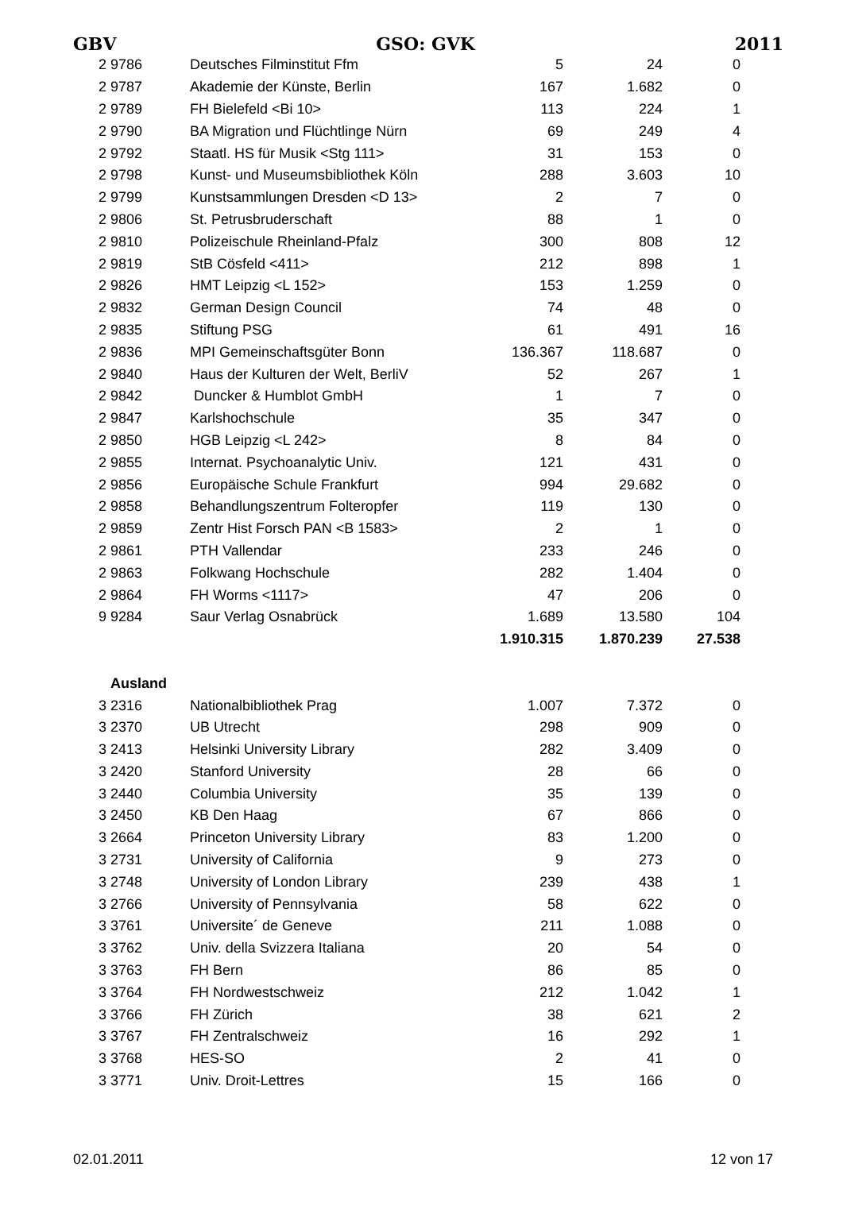GBV GSO: GVK 2011
| 2 | 9786 | Deutsches Filminstitut Ffm | 5 | 24 | 0 |
| 2 | 9787 | Akademie der Künste, Berlin | 167 | 1.682 | 0 |
| 2 | 9789 | FH Bielefeld <Bi 10> | 113 | 224 | 1 |
| 2 | 9790 | BA Migration und Flüchtlinge Nürn | 69 | 249 | 4 |
| 2 | 9792 | Staatl. HS für Musik <Stg 111> | 31 | 153 | 0 |
| 2 | 9798 | Kunst- und Museumsbibliothek Köln | 288 | 3.603 | 10 |
| 2 | 9799 | Kunstsammlungen Dresden <D 13> | 2 | 7 | 0 |
| 2 | 9806 | St. Petrusbruderschaft | 88 | 1 | 0 |
| 2 | 9810 | Polizeischule Rheinland-Pfalz | 300 | 808 | 12 |
| 2 | 9819 | StB Cösfeld <411> | 212 | 898 | 1 |
| 2 | 9826 | HMT Leipzig <L 152> | 153 | 1.259 | 0 |
| 2 | 9832 | German Design Council | 74 | 48 | 0 |
| 2 | 9835 | Stiftung PSG | 61 | 491 | 16 |
| 2 | 9836 | MPI Gemeinschaftsgüter Bonn | 136.367 | 118.687 | 0 |
| 2 | 9840 | Haus der Kulturen der Welt, BerliV | 52 | 267 | 1 |
| 2 | 9842 | Duncker & Humblot GmbH | 1 | 7 | 0 |
| 2 | 9847 | Karlshochschule | 35 | 347 | 0 |
| 2 | 9850 | HGB Leipzig <L 242> | 8 | 84 | 0 |
| 2 | 9855 | Internat. Psychoanalytic Univ. | 121 | 431 | 0 |
| 2 | 9856 | Europäische Schule Frankfurt | 994 | 29.682 | 0 |
| 2 | 9858 | Behandlungszentrum Folteropfer | 119 | 130 | 0 |
| 2 | 9859 | Zentr Hist Forsch PAN <B 1583> | 2 | 1 | 0 |
| 2 | 9861 | PTH Vallendar | 233 | 246 | 0 |
| 2 | 9863 | Folkwang Hochschule | 282 | 1.404 | 0 |
| 2 | 9864 | FH Worms <1117> | 47 | 206 | 0 |
| 9 | 9284 | Saur Verlag Osnabrück | 1.689 | 13.580 | 104 |
| | | | 1.910.315 | 1.870.239 | 27.538 |
| | Ausland | | | | |
| 3 | 2316 | Nationalbibliothek Prag | 1.007 | 7.372 | 0 |
| 3 | 2370 | UB Utrecht | 298 | 909 | 0 |
| 3 | 2413 | Helsinki University Library | 282 | 3.409 | 0 |
| 3 | 2420 | Stanford University | 28 | 66 | 0 |
| 3 | 2440 | Columbia University | 35 | 139 | 0 |
| 3 | 2450 | KB Den Haag | 67 | 866 | 0 |
| 3 | 2664 | Princeton University Library | 83 | 1.200 | 0 |
| 3 | 2731 | University of California | 9 | 273 | 0 |
| 3 | 2748 | University of London Library | 239 | 438 | 1 |
| 3 | 2766 | University of Pennsylvania | 58 | 622 | 0 |
| 3 | 3761 | Universite´ de Geneve | 211 | 1.088 | 0 |
| 3 | 3762 | Univ. della Svizzera Italiana | 20 | 54 | 0 |
| 3 | 3763 | FH Bern | 86 | 85 | 0 |
| 3 | 3764 | FH Nordwestschweiz | 212 | 1.042 | 1 |
| 3 | 3766 | FH Zürich | 38 | 621 | 2 |
| 3 | 3767 | FH Zentralschweiz | 16 | 292 | 1 |
| 3 | 3768 | HES-SO | 2 | 41 | 0 |
| 3 | 3771 | Univ. Droit-Lettres | 15 | 166 | 0 |
02.01.2011 12 von 17